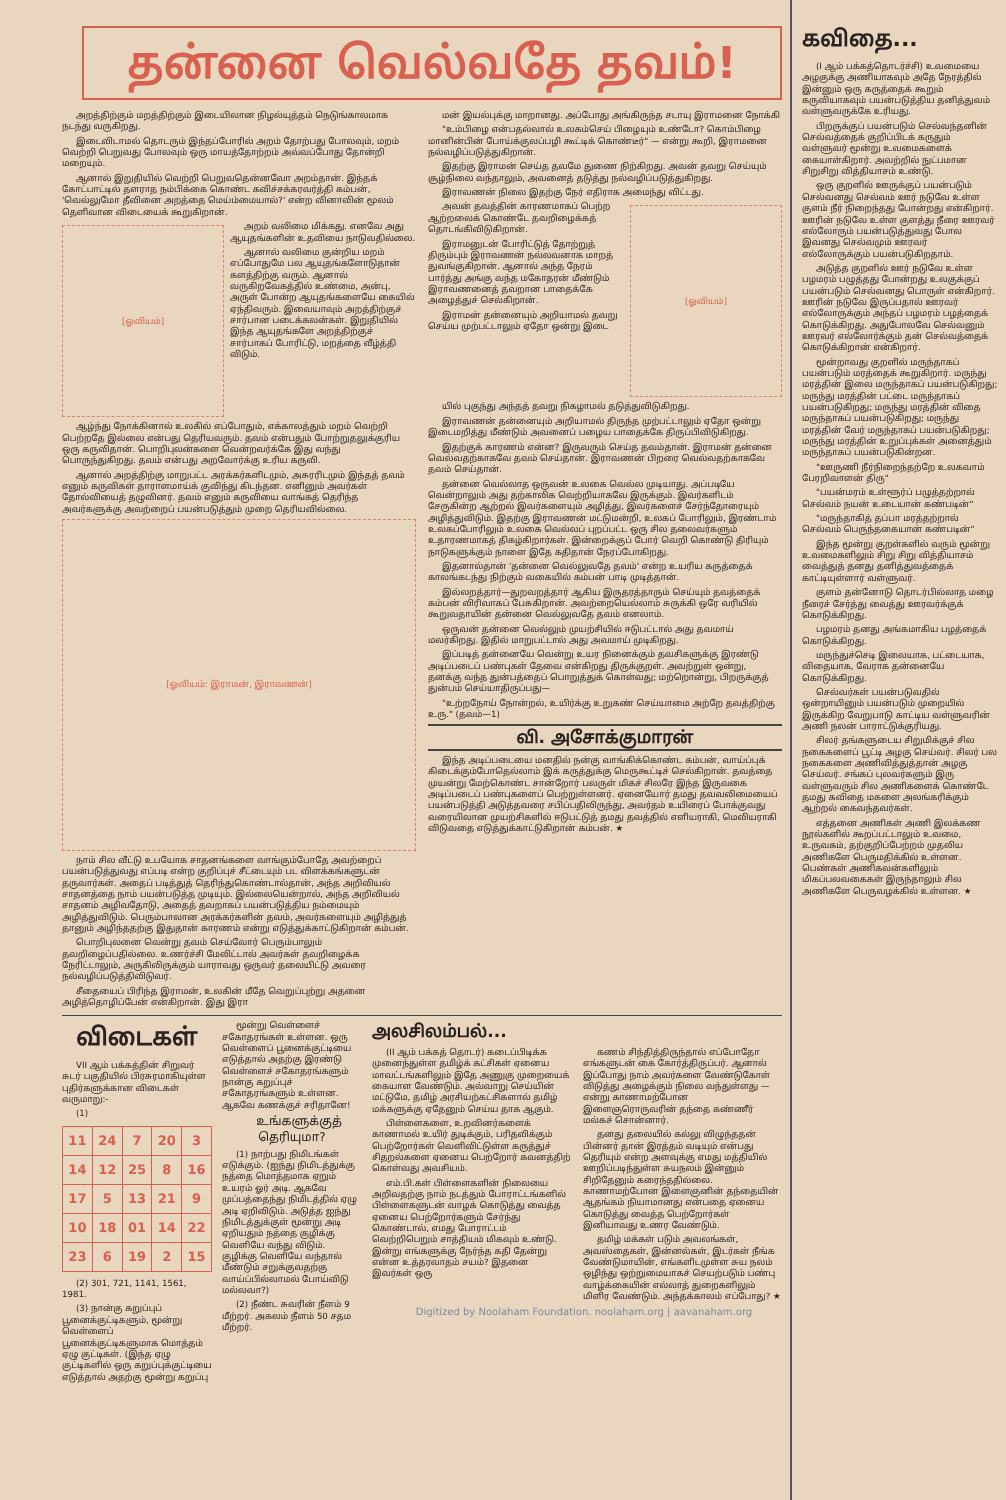தன்னை வெல்வதே தவம்!
அறத்திற்கும் மறத்திற்கும் இடையிலான நிழல்யுத்தம் நெடுங்காலமாக நடந்து வருகிறது.
இடைவிடாமல் தொடரும் இந்தப்போரில் அறம் தோற்பது போலவும், மறம் வெற்றி பெறுவது போலவும் ஒரு மாயத்தோற்றம் அவ்வப்போது தோன்றி மறையும்.
ஆனால் இறுதியில் வெற்றி பெறுவதென்னவோ அறம்தான். இந்தக் கோட்பாட்டில் தளராத நம்பிக்கை கொண்ட கவிச்சக்கரவர்த்தி கம்பன், 'வெல்லுமோ தீவினை அறத்தை மெய்ம்மையால்?' என்ற வினாவின் மூலம் தெளிவான விடையைக் கூறுகிறான்.
[ஓவியம்]
அறம் வலிமை மிக்கது. எனவே அது ஆயுதங்களின் உதவியை நாடுவதில்லை.
ஆனால் வலிமை குன்றிய மறம் எப்போதுமே பல ஆயுதங்களோடுதான் களத்திற்கு வரும். ஆனால் வருகிறவேகத்தில் உண்மை, அன்பு, அருள் போன்ற ஆயுதங்களையே கையில் ஏந்திவரும். இவையாவும் அறத்திற்குச் சார்பான படைக்கலன்கள். இறுதியில் இந்த ஆயுதங்களே அறத்திற்குச் சார்பாகப் போரிட்டு, மறத்தை வீழ்த்தி விடும்.
ஆழ்ந்து நோக்கினால் உலகில் எப்போதும், எக்காலத்தும் மறம் வெற்றி பெற்றதே இல்லை என்பது தெரியவரும். தவம் என்பதும் போற்றுதலுக்குரிய ஒரு கருவிதான். பொறிபுலன்களை வென்றவர்க்கே இது வந்து பொருந்துகிறது. தவம் என்பது அறவோர்க்கு உரிய கருவி.
ஆனால் அறத்திற்கு மாறுபட்ட அரக்கர்களிடமும், அசுரரிடமும் இந்தத் தவம் எனும் கருவிகள் தாராளமாய்க் குவிந்து கிடந்தன. எனினும் அவர்கள் தோல்வியைத் தழுவினர். தவம் எனும் கருவியை வாங்கத் தெரிந்த அவர்களுக்கு அவற்றைப் பயன்படுத்தும் முறை தெரியவில்லை.
[ஓவியம்: இராமன், இராவணன்]
நாம் சில வீட்டு உபயோக சாதனங்களை வாங்கும்போதே அவற்றைப் பயன்படுத்துவது எப்படி என்ற குறிப்புச் சீட்டையும் பட விளக்கங்களுடன் தருவார்கள். அதைப் படித்துத் தெரிந்துகொண்டால்தான், அந்த அறிவியல் சாதனத்தை நாம் பயன்படுத்த முடியும். இல்லையென்றால், அந்த அறிவியல் சாதனம் அழிவதோடு, அதைத் தவறாகப் பயன்படுத்திய நம்மையும் அழித்துவிடும். பெரும்பாலான அரக்கர்களின் தவம், அவர்களையும் அழித்துத் தானும் அழிந்ததற்கு இதுதான் காரணம் என்று எடுத்துக்காட்டுகிறான் கம்பன்.
பொறிபுலனை வென்று தவம் செய்வோர் பெரும்பாலும் தவறிழைப்பதில்லை. உணர்ச்சி மேலிட்டால் அவர்கள் தவறிழைக்க நேரிட்டாலும், அருகிலிருக்கும் யாராவது ஒருவர் தலையிட்டு அவரை நல்வழிப்படுத்திவிடுவர்.
சீதையைப் பிரிந்த இராமன், உலகின் மீதே வெறுப்புற்று அதனை அழித்தொழிப்பேன் என்கிறான். இது இரா
மன் இயல்புக்கு மாறானது. அப்போது அங்கிருந்த சடாயு இராமனை நோக்கி
"உம்பிழை என்பதல்லால் உலகம்செய் பிழையும் உண்டோ? கொம்பிழை மானின்பின் போய்க்குலப்பழி கூட்டிக் கொண்டீர்" — என்று கூறி, இராமனை நல்வழிப்படுத்துகிறான்.
இதற்கு இராமன் செய்த தவமே துணை நிற்கிறது. அவன் தவறு செய்யும் சூழ்நிலை வந்தாலும், அவனைத் தடுத்து நல்வழிப்படுத்துகிறது.
இராவணன் நிலை இதற்கு நேர் எதிராக அமைந்து விட்டது.
அவன் தவத்தின் காரணமாகப் பெற்ற ஆற்றலைக் கொண்டே தவறிழைக்கத் தொடங்கிவிடுகிறான்.
இராமனுடன் போரிட்டுத் தோற்றுத் திரும்பும் இராவணன் நல்லவனாக மாறத் துவங்குகிறான். ஆனால் அந்த நேரம் பார்த்து அங்கு வந்த மகோதரன் மீண்டும் இராவணனைத் தவறான பாதைக்கே அழைத்துச் செல்கிறான்.
இராமன் தன்னையும் அறியாமல் தவறு செய்ய முற்பட்டாலும் ஏதோ ஒன்று இடை
[ஓவியம்]
யில் புகுந்து அந்தத் தவறு நிகழாமல் தடுத்துவிடுகிறது.
இராவணன் தன்னையும் அறியாமல் திருந்த முற்பட்டாலும் ஏதோ ஒன்று இடைமறித்து மீண்டும் அவனைப் பழைய பாதைக்கே திருப்பிவிடுகிறது.
இதற்குக் காரணம் என்ன? இருவரும் செய்த தவம்தான். இராமன் தன்னை வெல்வதற்காகவே தவம் செய்தான். இராவணன் பிறரை வெல்வதற்காகவே தவம் செய்தான்.
தன்னை வெல்லாத ஒருவன் உலகை வெல்ல முடியாது. அப்படியே வென்றாலும் அது தற்காலிக வெற்றியாகவே இருக்கும். இவர்களிடம் சேருகின்ற ஆற்றல் இவர்களையும் அழித்து, இவர்களைச் சேர்ந்தோரையும் அழித்துவிடும். இதற்கு இராவணன் மட்டுமன்றி, உலகப் போரிலும், இரண்டாம் உலகப்போரிலும் உலகை வெல்லப் புறப்பட்ட ஒரு சில தலைவர்களும் உதாரணமாகத் திகழ்கிறார்கள். இன்றைக்குப் போர் வெறி கொண்டு திரியும் நாடுகளுக்கும் நாளை இதே கதிதான் நேரப்போகிறது.
இதனால்தான் 'தன்னை வெல்லுவதே தவம்' என்ற உயரிய கருத்தைக் காலங்கடந்து நிற்கும் வகையில் கம்பன் பாடி முடித்தான்.
இல்லறத்தார்—துறவறத்தார் ஆகிய இருதரத்தாரும் செய்யும் தவத்தைக் கம்பன் விரிவாகப் பேசுகிறான். அவற்றையெல்லாம் சுருக்கி ஒரே வரியில் கூறுவதாயின் தன்னை வெல்லுவதே தவம் எனலாம்.
ஒருவன் தன்னை வெல்லும் முயற்சியில் ஈடுபட்டால் அது தவமாய் மலர்கிறது. இதில் மாறுபட்டால் அது அவமாய் முடிகிறது.
இப்படித் தன்னையே வென்று உயர நினைக்கும் தவசிகளுக்கு இரண்டு அடிப்படைப் பண்புகள் தேவை என்கிறது திருக்குறள். அவற்றுள் ஒன்று, தனக்கு வந்த துன்பத்தைப் பொறுத்துக் கொள்வது; மற்றொன்று, பிறருக்குத் துன்பம் செய்யாதிருப்பது—
"உற்றநோய் நோன்றல், உயிர்க்கு உறுகண் செய்யாமை அற்றே தவத்திற்கு உரு." (தவம்—1)
வி. அசோக்குமாரன்
இந்த அடிப்படையை மனதில் நன்கு வாங்கிக்கொண்ட கம்பன், வாய்ப்புக் கிடைக்கும்போதெல்லாம் இக் கருத்துக்கு மெருகூட்டிச் செல்கிறான். தவத்தை முயன்று மேற்கொண்ட சான்றோர் பலருள் மிகச் சிலரே இந்த இருவகை அடிப்படைப் பண்புகளைப் பெற்றுள்ளனர். ஏனையோர் தமது தவவலிமையைப் பயன்படுத்தி அடுத்தவரை சபிப்பதிலிருந்து, அவர்தம் உயிரைப் போக்குவது வரையிலான முயற்சிகளில் ஈடுபட்டுத் தமது தவத்தில் எளியராகி, மெலியராகி விடுவதை எடுத்துக்காட்டுகிறான் கம்பன். ★
விடைகள்
VII ஆம் பக்கத்தின் சிறுவர் சுடர் பகுதியில் பிரசுரமாகியுள்ள புதிர்களுக்கான விடைகள் வருமாறு:-
(1)
| 11 | 24 | 7 | 20 | 3 |
| 14 | 12 | 25 | 8 | 16 |
| 17 | 5 | 13 | 21 | 9 |
| 10 | 18 | 01 | 14 | 22 |
| 23 | 6 | 19 | 2 | 15 |
(2) 301, 721, 1141, 1561, 1981.
(3) நான்கு கறுப்புப் பூனைக்குட்டிகளும், மூன்று வெள்ளைப் பூனைக்குட்டிகளுமாக மொத்தம் ஏழு குட்டிகள். (இந்த ஏழு குட்டிகளில் ஒரு கறுப்புக்குட்டியை எடுத்தால் அதற்கு மூன்று கறுப்பு
மூன்று வெள்ளைச் சகோதரங்கள் உள்ளன. ஒரு வெள்ளைப் பூனைக்குட்டியை எடுத்தால் அதற்கு இரண்டு வெள்ளைச் சகோதரங்களும் நான்கு கறுப்புச் சகோதரங்களும் உள்ளன. ஆகவே கணக்குச் சரிதானே!
உங்களுக்குத் தெரியுமா?
(1) நாற்பது நிமிடங்கள் எடுக்கும். (ஐந்து நிமிடத்துக்கு நத்தை மொத்தமாக ஏறும் உயரம் ஓர் அடி. ஆகவே முப்பத்தைந்து நிமிடத்தில் ஏழு அடி ஏறிவிடும். அடுத்த ஐந்து நிமிடத்துக்குள் மூன்று அடி ஏறியதும் நத்தை குழிக்கு வெளியே வந்து விடும். குழிக்கு வெளியே வந்தால் மீண்டும் சறுக்குவதற்கு வாய்ப்பில்லாமல் போய்விடு மல்லவா?)
(2) நீண்ட சுவரின் நீளம் 9 மீற்றர். அகலம் நீளம் 50 சதம மீற்றர்.
அலசிலம்பல்...
(II ஆம் பக்கத் தொடர்) கடைப்பிடிக்க முனைந்துள்ள தமிழ்க் கட்சிகள் ஏனைய மாவட்டங்களிலும் இதே அணுகு முறையைக் கையாள வேண்டும். அவ்வாறு செய்யின் மட்டுமே, தமிழ் அரசியற்கட்சிகளால் தமிழ் மக்களுக்கு ஏதேனும் செய்ய தாக ஆகும்.
பிள்ளைகளை, உறவினர்களைக் காணாமல் உயிர் துடிக்கும், பரிதவிக்கும் பெற்றோர்கள் வெளிவிட்டுள்ள கருத்துச் சிதறல்களை ஏனைய பெற்றோர் கவனத்திற் கொள்வது அவசியம்.
எம்.பி.கள் பிள்ளைகளின் நிலையை அறிவதற்கு நாம் நடத்தும் போராட்டங்களில் பிள்ளைகளுடன் வாழக் கொடுத்து வைத்த ஏனைய பெற்றோர்களும் சேர்ந்து கொண்டால், எமது போராட்டம் வெற்றிபெறும் சாத்தியம் மிகவும் உண்டு. இன்று எங்களுக்கு நேர்ந்த கதி தேன்று என்ன உத்தரவாதம் சயம்? இதனை இவர்கள் ஒரு
கணம் சிந்தித்திருந்தால் எப்போதோ எங்களுடன் கை கோர்த்திருப்பர். ஆனால் இப்போது நாம் அவர்களை வேண்டுகோள் விடுத்து அழைக்கும் நிலை வந்துள்ளது — என்று காணாமற்போன இளைஞரொருவரின் தந்தை கண்ணீர் மல்கச் சொன்னார்.
தனது தலையில் கல்லு விழுந்ததன் பின்னர் தான் இரத்தம் வடியும் என்பது தெரியும் என்ற அளவுக்கு எமது மத்தியில் ஊறிப்படிந்துள்ள சுயநலம் இன்னும் சிறிதேனும் கரைந்ததில்லை. காணாமற்போன இளைஞனின் தந்தையின் ஆதங்கம் நியாமானது என்பதை ஏனைய கொடுத்து வைத்த பெற்றோர்கள் இனியாவது உணர வேண்டும்.
தமிழ் மக்கள் படும் அவலங்கள், அவஸ்தைகள், இன்னல்கள், இடர்கள் நீங்க வேண்டுமாயின், எங்களிடமுள்ள சுய நலம் ஒழிந்து ஒற்றுமையாகச் செயற்படும் பண்பு வாழ்க்கையின் எல்லாத் துறைகளிலும் மிளிர வேண்டும். அந்தக்காலம் எப்போது? ★
Digitized by Noolaham Foundation. noolaham.org | aavanaham.org
கவிதை...
(I ஆம் பக்கத்தொடர்ச்சி) உவமையை அழகுக்கு அணியாகவும் அதே நேரத்தில் இன்னும் ஒரு கருத்தைக் கூறும் கருவியாகவும் பயன்படுத்திய தனித்துவம் வள்ளுவருக்கே உரியது.
பிறருக்குப் பயன்படும் செல்வந்தனின் செல்வத்தைக் குறிப்பிடக் கருதும் வள்ளுவர் மூன்று உவமைகளைக் கையாள்கிறார். அவற்றில் நுட்பமான சிறுசிறு வித்தியாசம் உண்டு.
ஒரு குறளில் ஊருக்குப் பயன்படும் செல்வனது செல்வம் ஊர் நடுவே உள்ள குளம் நீர் நிறைந்தது போன்றது என்கிறார். ஊரின் நடுவே உள்ள குளத்து நீரை ஊரவர் எல்லோரும் பயன்படுத்துவது போல இவனது செல்வமும் ஊரவர் எல்லோருக்கும் பயன்படுகிறதாம்.
அடுத்த குறளில் ஊர் நடுவே உள்ள பழமரம் பழுத்தது போன்றது உலகுக்குப் பயன்படும் செல்வனது பொருள் என்கிறார். ஊரின் நடுவே இருப்பதால் ஊரவர் எல்லோருக்கும் அந்தப் பழமரம் பழத்தைக் கொடுக்கிறது. அதுபோலவே செல்வனும் ஊரவர் எல்லோர்க்கும் தன் செல்வத்தைக் கொடுக்கிறான் என்கிறார்.
மூன்றாவது குறளில் மருந்தாகப் பயன்படும் மரத்தைக் கூறுகிறார். மருந்து மரத்தின் இலை மருந்தாகப் பயன்படுகிறது; மருந்து மரத்தின் பட்டை மருந்தாகப் பயன்படுகிறது; மருந்து மரத்தின் விதை மருந்தாகப் பயன்படுகிறது; மருந்து மரத்தின் வேர் மருந்தாகப் பயன்படுகிறது; மருந்து மரத்தின் உறுப்புக்கள் அனைத்தும் மருந்தாகப் பயன்படுகின்றன.
"ஊருணி நீர்நிறைந்தற்றே உலகவாம் பேரறிவாளன் திரு"
"பயன்மரம் உள்ளூர்ப் பழுத்தற்றால் செல்வம் நயன் உடையான் கண்படின்"
"மருந்தாகித் தப்பா மரத்தற்றால் செல்வம் பெருந்தகையான் கண்படின்"
இந்த மூன்று குறள்களில் வரும் மூன்று உவமைகளிலும் சிறு சிறு வித்தியாசம் வைத்துத் தனது தனித்துவத்தைக் காட்டியுள்ளார் வள்ளுவர்.
குளம் தன்னோடு தொடர்பில்லாத மழை நீரைச் சேர்த்து வைத்து ஊரவர்க்குக் கொடுக்கிறது.
பழமரம் தனது அங்கமாகிய பழத்தைக் கொடுக்கிறது.
மருந்துச்செடி இலையாக, பட்டையாக, விதையாக, வேராக தன்னையே கொடுக்கிறது.
செல்வர்கள் பயன்படுவதில் ஒன்றாயினும் பயன்படும் முறையில் இருக்கிற வேறுபாடு காட்டிய வள்ளுவரின் அணி நலன் பாராட்டுக்குரியது.
சிலர் தங்களுடைய சிறுமிக்குச் சில நகைகளைப் பூட்டி அழகு செய்வர். சிலர் பல நகைகளை அணிவித்துத்தான் அழகு செய்வர். சங்கப் புலவர்களும் இரு வள்ளுவரும் சில அணிகளைக் கொண்டே தமது கவிதை மகளை அலங்கரிக்கும் ஆற்றல் கைவந்தவர்கள்.
எத்தனை அணிகள் அணி இலக்கண நூல்களில் கூறப்பட்டாலும் உவமை, உருவகம், தற்குறிப்பேற்றம் முதலிய அணிகளே பெருமதிக்கில் உள்ளன. பெண்கள் அணிகலன்களிலும் மிகப்பலவகைகள் இருந்தாலும் சில அணிகளே பெருவழக்கில் உள்ளன. ★